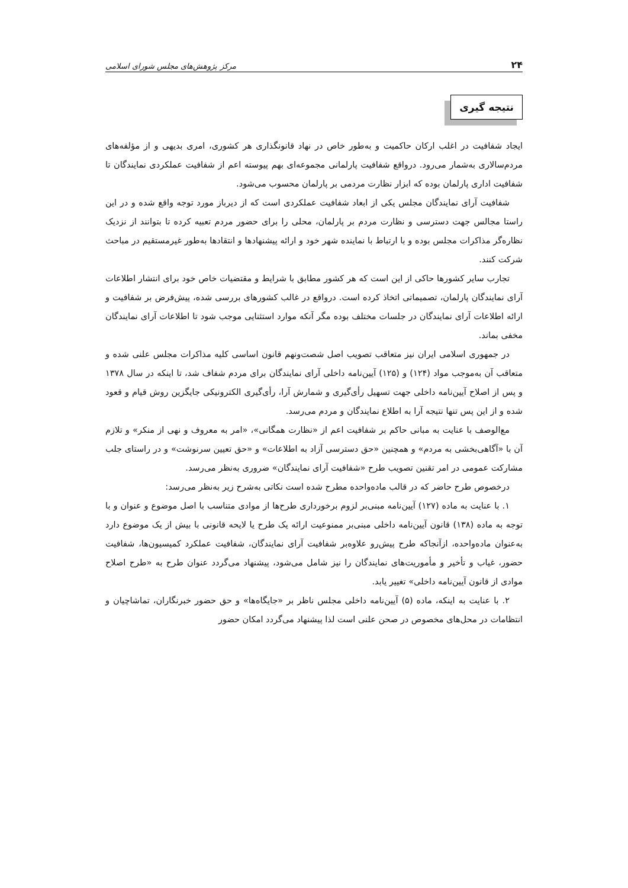۲۴ مرکز پژوهش‌های مجلس شورای اسلامی
نتیجه گیری
ایجاد شفافیت در اغلب ارکان حاکمیت و به‌طور خاص در نهاد قانونگذاری هر کشوری، امری بدیهی و از مؤلفه‌های مردم‌سالاری به‌شمار می‌رود. درواقع شفافیت پارلمانی مجموعه‌ای بهم پیوسته اعم از شفافیت عملکردی نمایندگان تا شفافیت اداری پارلمان بوده که ابزار نظارت مردمی بر پارلمان محسوب می‌شود.
شفافیت آرای نمایندگان مجلس یکی از ابعاد شفافیت عملکردی است که از دیرباز مورد توجه واقع شده و در این راستا مجالس جهت دسترسی و نظارت مردم بر پارلمان، محلی را برای حضور مردم تعبیه کرده تا بتوانند از نزدیک نظاره‌گر مذاکرات مجلس بوده و با ارتباط با نماینده شهر خود و ارائه پیشنهادها و انتقادها به‌طور غیرمستقیم در مباحث شرکت کنند.
تجارب سایر کشورها حاکی از این است که هر کشور مطابق با شرایط و مقتضیات خاص خود برای انتشار اطلاعات آرای نمایندگان پارلمان، تصمیماتی اتخاذ کرده است. درواقع در غالب کشورهای بررسی شده، پیش‌فرض بر شفافیت و ارائه اطلاعات آرای نمایندگان در جلسات مختلف بوده مگر آنکه موارد استثنایی موجب شود تا اطلاعات آرای نمایندگان مخفی بماند.
در جمهوری اسلامی ایران نیز متعاقب تصویب اصل شصت‌ونهم قانون اساسی کلیه مذاکرات مجلس علنی شده و متعاقب آن به‌موجب مواد (۱۲۴) و (۱۲۵) آیین‌نامه داخلی آرای نمایندگان برای مردم شفاف شد، تا اینکه در سال ۱۳۷۸ و پس از اصلاح آیین‌نامه داخلی جهت تسهیل رأی‌گیری و شمارش آرا، رأی‌گیری الکترونیکی جایگزین روش قیام و قعود شده و از این پس تنها نتیجه آرا به اطلاع نمایندگان و مردم می‌رسد.
مع‌الوصف با عنایت به مبانی حاکم بر شفافیت اعم از «نظارت همگانی»، «امر به معروف و نهی از منکر» و تلازم آن با «آگاهی‌بخشی به مردم» و همچنین «حق دسترسی آزاد به اطلاعات» و «حق تعیین سرنوشت» و در راستای جلب مشارکت عمومی در امر تقنین تصویب طرح «شفافیت آرای نمایندگان» ضروری به‌نظر می‌رسد.
درخصوص طرح حاضر که در قالب ماده‌واحده مطرح شده است نکاتی به‌شرح زیر به‌نظر می‌رسد:
۱. با عنایت به ماده (۱۲۷) آیین‌نامه مبنی‌بر لزوم برخورداری طرح‌ها از موادی متناسب با اصل موضوع و عنوان و با توجه به ماده (۱۳۸) قانون آیین‌نامه داخلی مبنی‌بر ممنوعیت ارائه یک طرح یا لایحه قانونی با بیش از یک موضوع دارد به‌عنوان ماده‌واحده، ازآنجاکه طرح پیش‌رو علاوه‌بر شفافیت آرای نمایندگان، شفافیت عملکرد کمیسیون‌ها، شفافیت حضور، غیاب و تأخیر و مأموریت‌های نمایندگان را نیز شامل می‌شود، پیشنهاد می‌گردد عنوان طرح به «طرح اصلاح موادی از قانون آیین‌نامه داخلی» تغییر یابد.
۲. با عنایت به اینکه، ماده (۵) آیین‌نامه داخلی مجلس ناظر بر «جایگاه‌ها» و حق حضور خبرنگاران، تماشاچیان و انتظامات در محل‌های مخصوص در صحن علنی است لذا پیشنهاد می‌گردد امکان حضور